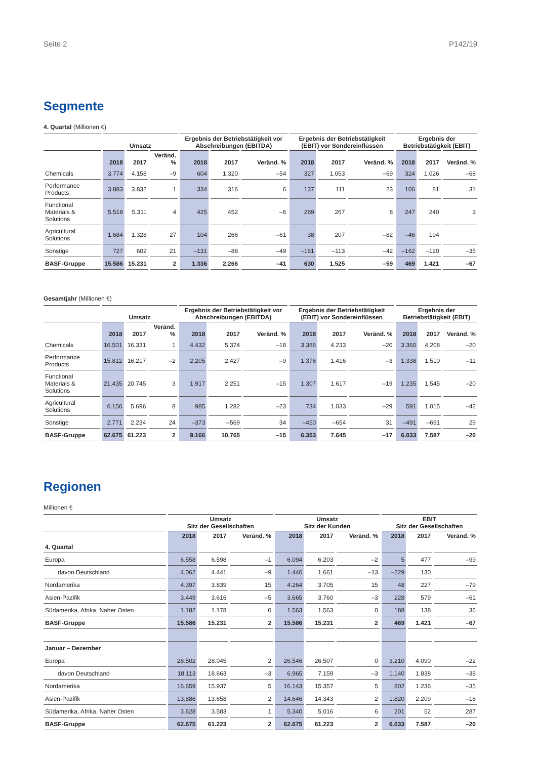Seite 2 P142/19
Segmente
4. Quartal (Millionen €)
| | Umsatz | | | Ergebnis der Betriebstätigkeit vor Abschreibungen (EBITDA) | | | Ergebnis der Betriebstätigkeit (EBIT) vor Sondereinflüssen | | | Ergebnis der Betriebstätigkeit (EBIT) | | |
| --- | --- | --- | --- | --- | --- | --- | --- | --- | --- | --- | --- | --- |
| | 2018 | 2017 | Veränd. % | 2018 | 2017 | Veränd. % | 2018 | 2017 | Veränd. % | 2018 | 2017 | Veränd. % |
| Chemicals | 3.774 | 4.158 | –9 | 604 | 1.320 | –54 | 327 | 1.053 | –69 | 324 | 1.026 | –68 |
| Performance Products | 3.883 | 3.832 | 1 | 334 | 316 | 6 | 137 | 111 | 23 | 106 | 81 | 31 |
| Functional Materials & Solutions | 5.518 | 5.311 | 4 | 425 | 452 | –6 | 289 | 267 | 8 | 247 | 240 | 3 |
| Agricultural Solutions | 1.684 | 1.328 | 27 | 104 | 266 | –61 | 38 | 207 | –82 | –46 | 194 | . |
| Sonstige | 727 | 602 | 21 | –131 | –88 | –49 | –161 | –113 | –42 | –162 | –120 | –35 |
| BASF-Gruppe | 15.586 | 15.231 | 2 | 1.336 | 2.266 | –41 | 630 | 1.525 | –59 | 469 | 1.421 | –67 |
Gesamtjahr (Millionen €)
| | Umsatz | | | Ergebnis der Betriebstätigkeit vor Abschreibungen (EBITDA) | | | Ergebnis der Betriebstätigkeit (EBIT) vor Sondereinflüssen | | | Ergebnis der Betriebstätigkeit (EBIT) | | |
| --- | --- | --- | --- | --- | --- | --- | --- | --- | --- | --- | --- | --- |
| | 2018 | 2017 | Veränd. % | 2018 | 2017 | Veränd. % | 2018 | 2017 | Veränd. % | 2018 | 2017 | Veränd. % |
| Chemicals | 16.501 | 16.331 | 1 | 4.432 | 5.374 | –18 | 3.386 | 4.233 | –20 | 3.360 | 4.208 | –20 |
| Performance Products | 15.812 | 16.217 | –2 | 2.205 | 2.427 | –9 | 1.376 | 1.416 | –3 | 1.338 | 1.510 | –11 |
| Functional Materials & Solutions | 21.435 | 20.745 | 3 | 1.917 | 2.251 | –15 | 1.307 | 1.617 | –19 | 1.235 | 1.545 | –20 |
| Agricultural Solutions | 6.156 | 5.696 | 8 | 985 | 1.282 | –23 | 734 | 1.033 | –29 | 591 | 1.015 | –42 |
| Sonstige | 2.771 | 2.234 | 24 | –373 | –569 | 34 | –450 | –654 | 31 | –491 | –691 | 29 |
| BASF-Gruppe | 62.675 | 61.223 | 2 | 9.166 | 10.765 | –15 | 6.353 | 7.645 | –17 | 6.033 | 7.587 | –20 |
Regionen
Millionen €
| | Umsatz Sitz der Gesellschaften | | | Umsatz Sitz der Kunden | | | EBIT Sitz der Gesellschaften | | |
| --- | --- | --- | --- | --- | --- | --- | --- | --- | --- |
| | 2018 | 2017 | Veränd. % | 2018 | 2017 | Veränd. % | 2018 | 2017 | Veränd. % |
| 4. Quartal | | | | | | | | | |
| Europa | 6.558 | 6.598 | –1 | 6.094 | 6.203 | –2 | 5 | 477 | –99 |
| davon Deutschland | 4.062 | 4.441 | –9 | 1.446 | 1.661 | –13 | –229 | 130 | . |
| Nordamerika | 4.397 | 3.839 | 15 | 4.264 | 3.705 | 15 | 48 | 227 | –79 |
| Asien-Pazifik | 3.449 | 3.616 | –5 | 3.665 | 3.760 | –3 | 228 | 579 | –61 |
| Südamerika, Afrika, Naher Osten | 1.182 | 1.178 | 0 | 1.563 | 1.563 | 0 | 188 | 138 | 36 |
| BASF-Gruppe | 15.586 | 15.231 | 2 | 15.586 | 15.231 | 2 | 469 | 1.421 | –67 |
| Januar – Dezember | | | | | | | | | |
| Europa | 28.502 | 28.045 | 2 | 26.546 | 26.507 | 0 | 3.210 | 4.090 | –22 |
| davon Deutschland | 18.113 | 18.663 | –3 | 6.965 | 7.159 | –3 | 1.140 | 1.838 | –38 |
| Nordamerika | 16.659 | 15.937 | 5 | 16.143 | 15.357 | 5 | 802 | 1.236 | –35 |
| Asien-Pazifik | 13.886 | 13.658 | 2 | 14.646 | 14.343 | 2 | 1.820 | 2.209 | –18 |
| Südamerika, Afrika, Naher Osten | 3.628 | 3.583 | 1 | 5.340 | 5.016 | 6 | 201 | 52 | 287 |
| BASF-Gruppe | 62.675 | 61.223 | 2 | 62.675 | 61.223 | 2 | 6.033 | 7.587 | –20 |